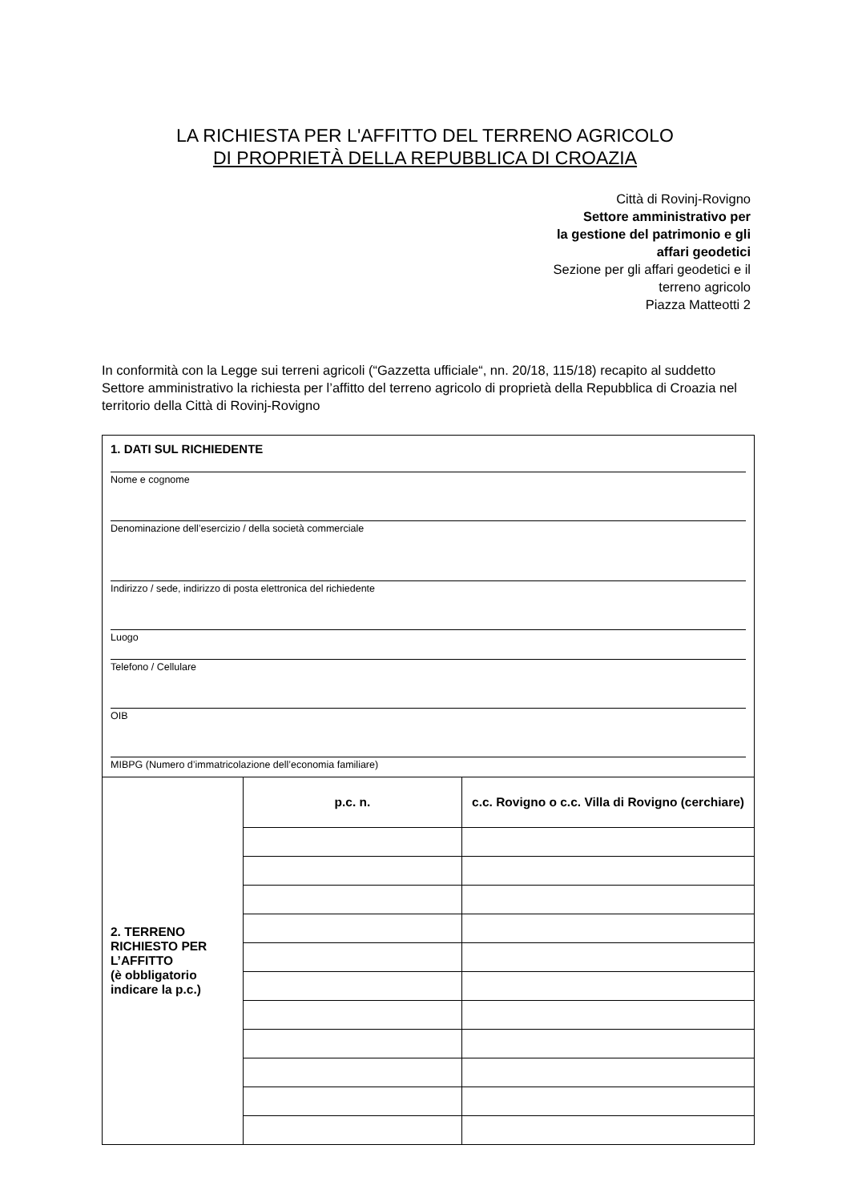LA RICHIESTA PER L'AFFITTO DEL TERRENO AGRICOLO
DI PROPRIETÀ DELLA REPUBBLICA DI CROAZIA
Città di Rovinj-Rovigno
Settore amministrativo per
la gestione del patrimonio e gli
affari geodetici
Sezione per gli affari geodetici e il
terreno agricolo
Piazza Matteotti 2
In conformità con la Legge sui terreni agricoli (“Gazzetta ufficiale“, nn. 20/18, 115/18) recapito al suddetto Settore amministrativo la richiesta per l’affitto del terreno agricolo di proprietà della Repubblica di Croazia nel territorio della Città di Rovinj-Rovigno
| 1. DATI SUL RICHIEDENTE Nome e cognome Denominazione dell’esercizio / della società commerciale Indirizzo / sede, indirizzo di posta elettronica del richiedente Luogo Telefono / Cellulare OIB MIBPG (Numero d’immatricolazione dell’economia familiare) | | |
| 2. TERRENO RICHIESTO PER L’AFFITTO (è obbligatorio indicare la p.c.) | p.c. n. | c.c. Rovigno o c.c. Villa di Rovigno (cerchiare) |